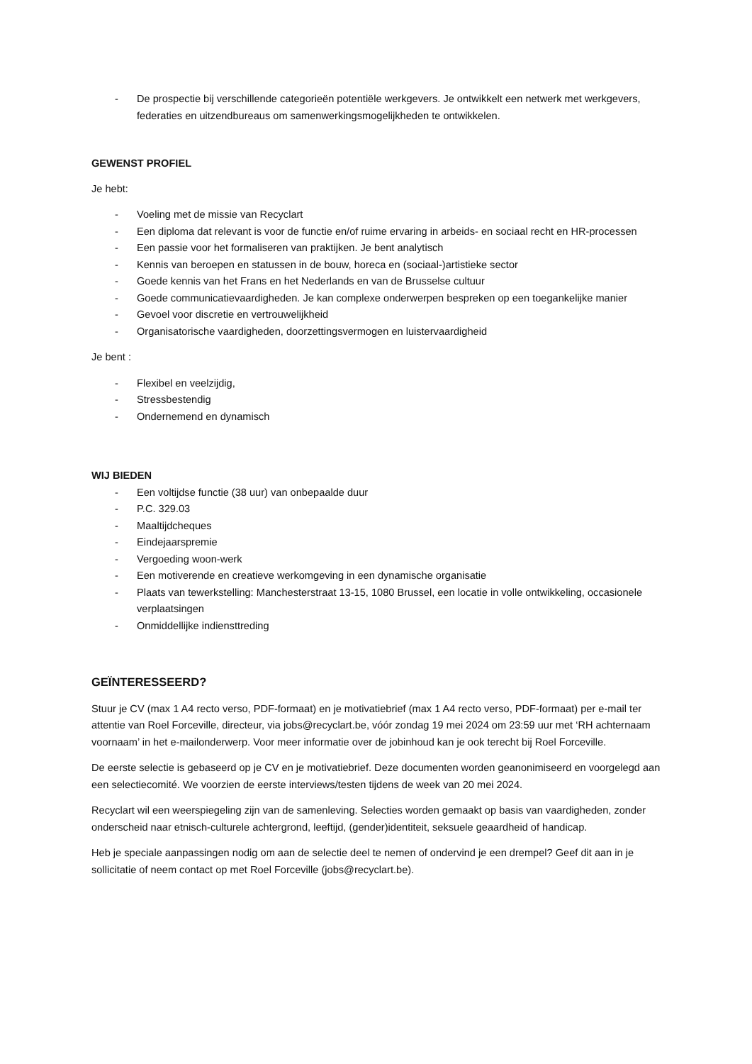- De prospectie bij verschillende categorieën potentiële werkgevers. Je ontwikkelt een netwerk met werkgevers, federaties en uitzendbureaus om samenwerkingsmogelijkheden te ontwikkelen.
GEWENST PROFIEL
Je hebt:
- Voeling met de missie van Recyclart
- Een diploma dat relevant is voor de functie en/of ruime ervaring in arbeids- en sociaal recht en HR-processen
- Een passie voor het formaliseren van praktijken. Je bent analytisch
- Kennis van beroepen en statussen in de bouw, horeca en (sociaal-)artistieke sector
- Goede kennis van het Frans en het Nederlands en van de Brusselse cultuur
- Goede communicatievaardigheden. Je kan complexe onderwerpen bespreken op een toegankelijke manier
- Gevoel voor discretie en vertrouwelijkheid
- Organisatorische vaardigheden, doorzettingsvermogen en luistervaardigheid
Je bent :
- Flexibel en veelzijdig,
- Stressbestendig
- Ondernemend en dynamisch
WIJ BIEDEN
- Een voltijdse functie (38 uur) van onbepaalde duur
- P.C. 329.03
- Maaltijdcheques
- Eindejaarspremie
- Vergoeding woon-werk
- Een motiverende en creatieve werkomgeving in een dynamische organisatie
- Plaats van tewerkstelling: Manchesterstraat 13-15, 1080 Brussel, een locatie in volle ontwikkeling, occasionele verplaatsingen
- Onmiddellijke indiensttreding
GEÏNTERESSEERD?
Stuur je CV (max 1 A4 recto verso, PDF-formaat) en je motivatiebrief (max 1 A4 recto verso, PDF-formaat) per e-mail ter attentie van Roel Forceville, directeur, via jobs@recyclart.be, vóór zondag 19 mei 2024 om 23:59 uur met ‘RH achternaam voornaam’ in het e-mailonderwerp. Voor meer informatie over de jobinhoud kan je ook terecht bij Roel Forceville.
De eerste selectie is gebaseerd op je CV en je motivatiebrief. Deze documenten worden geanonimiseerd en voorgelegd aan een selectiecomité. We voorzien de eerste interviews/testen tijdens de week van 20 mei 2024.
Recyclart wil een weerspiegeling zijn van de samenleving. Selecties worden gemaakt op basis van vaardigheden, zonder onderscheid naar etnisch-culturele achtergrond, leeftijd, (gender)identiteit, seksuele geaardheid of handicap.
Heb je speciale aanpassingen nodig om aan de selectie deel te nemen of ondervind je een drempel? Geef dit aan in je sollicitatie of neem contact op met Roel Forceville (jobs@recyclart.be).